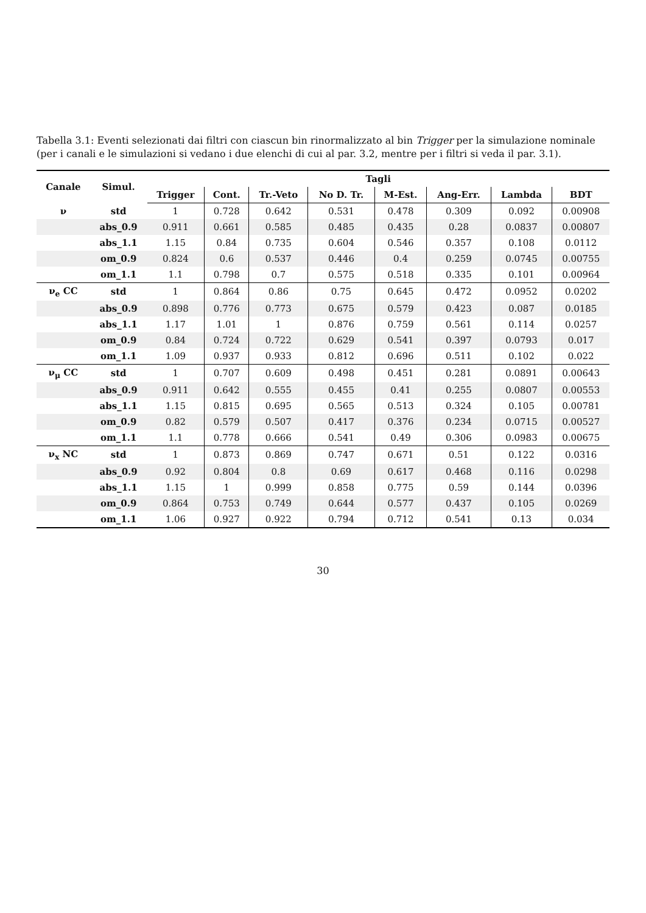Tabella 3.1: Eventi selezionati dai filtri con ciascun bin rinormalizzato al bin Trigger per la simulazione nominale (per i canali e le simulazioni si vedano i due elenchi di cui al par. 3.2, mentre per i filtri si veda il par. 3.1).
| Canale | Simul. | Tagli | | | | | | | |
| --- | --- | --- | --- | --- | --- | --- | --- | --- | --- |
| | | Trigger | Cont. | Tr.-Veto | No D. Tr. | M-Est. | Ang-Err. | Lambda | BDT |
| ν | std | 1 | 0.728 | 0.642 | 0.531 | 0.478 | 0.309 | 0.092 | 0.00908 |
| | abs_0.9 | 0.911 | 0.661 | 0.585 | 0.485 | 0.435 | 0.28 | 0.0837 | 0.00807 |
| | abs_1.1 | 1.15 | 0.84 | 0.735 | 0.604 | 0.546 | 0.357 | 0.108 | 0.0112 |
| | om_0.9 | 0.824 | 0.6 | 0.537 | 0.446 | 0.4 | 0.259 | 0.0745 | 0.00755 |
| | om_1.1 | 1.1 | 0.798 | 0.7 | 0.575 | 0.518 | 0.335 | 0.101 | 0.00964 |
| ν<sub>e</sub> CC | std | 1 | 0.864 | 0.86 | 0.75 | 0.645 | 0.472 | 0.0952 | 0.0202 |
| | abs_0.9 | 0.898 | 0.776 | 0.773 | 0.675 | 0.579 | 0.423 | 0.087 | 0.0185 |
| | abs_1.1 | 1.17 | 1.01 | 1 | 0.876 | 0.759 | 0.561 | 0.114 | 0.0257 |
| | om_0.9 | 0.84 | 0.724 | 0.722 | 0.629 | 0.541 | 0.397 | 0.0793 | 0.017 |
| | om_1.1 | 1.09 | 0.937 | 0.933 | 0.812 | 0.696 | 0.511 | 0.102 | 0.022 |
| ν<sub>μ</sub> CC | std | 1 | 0.707 | 0.609 | 0.498 | 0.451 | 0.281 | 0.0891 | 0.00643 |
| | abs_0.9 | 0.911 | 0.642 | 0.555 | 0.455 | 0.41 | 0.255 | 0.0807 | 0.00553 |
| | abs_1.1 | 1.15 | 0.815 | 0.695 | 0.565 | 0.513 | 0.324 | 0.105 | 0.00781 |
| | om_0.9 | 0.82 | 0.579 | 0.507 | 0.417 | 0.376 | 0.234 | 0.0715 | 0.00527 |
| | om_1.1 | 1.1 | 0.778 | 0.666 | 0.541 | 0.49 | 0.306 | 0.0983 | 0.00675 |
| ν<sub>x</sub> NC | std | 1 | 0.873 | 0.869 | 0.747 | 0.671 | 0.51 | 0.122 | 0.0316 |
| | abs_0.9 | 0.92 | 0.804 | 0.8 | 0.69 | 0.617 | 0.468 | 0.116 | 0.0298 |
| | abs_1.1 | 1.15 | 1 | 0.999 | 0.858 | 0.775 | 0.59 | 0.144 | 0.0396 |
| | om_0.9 | 0.864 | 0.753 | 0.749 | 0.644 | 0.577 | 0.437 | 0.105 | 0.0269 |
| | om_1.1 | 1.06 | 0.927 | 0.922 | 0.794 | 0.712 | 0.541 | 0.13 | 0.034 |
30